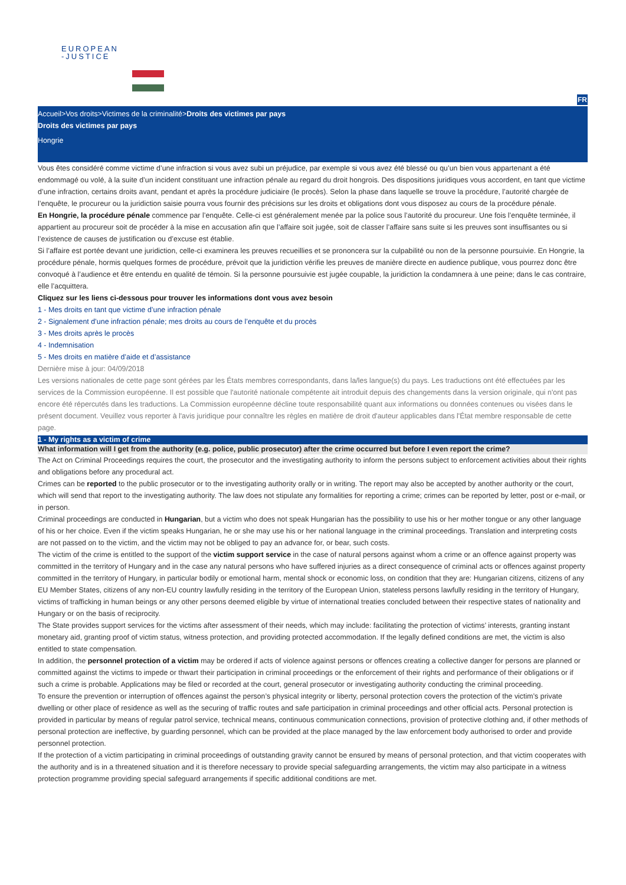EUROPEAN
-JUSTICE
FR
Accueil>Vos droits>Victimes de la criminalité>Droits des victimes par pays
Droits des victimes par pays
Hongrie
Vous êtes considéré comme victime d’une infraction si vous avez subi un préjudice, par exemple si vous avez été blessé ou qu’un bien vous appartenant a été endommagé ou volé, à la suite d’un incident constituant une infraction pénale au regard du droit hongrois. Des dispositions juridiques vous accordent, en tant que victime d’une infraction, certains droits avant, pendant et après la procédure judiciaire (le procès). Selon la phase dans laquelle se trouve la procédure, l’autorité chargée de l’enquête, le procureur ou la juridiction saisie pourra vous fournir des précisions sur les droits et obligations dont vous disposez au cours de la procédure pénale.
En Hongrie, la procédure pénale commence par l’enquête. Celle-ci est généralement menée par la police sous l’autorité du procureur. Une fois l’enquête terminée, il appartient au procureur soit de procéder à la mise en accusation afin que l’affaire soit jugée, soit de classer l’affaire sans suite si les preuves sont insuffisantes ou si l’existence de causes de justification ou d’excuse est établie.
Si l’affaire est portée devant une juridiction, celle-ci examinera les preuves recueillies et se prononcera sur la culpabilité ou non de la personne poursuivie. En Hongrie, la procédure pénale, hormis quelques formes de procédure, prévoit que la juridiction vérifie les preuves de manière directe en audience publique, vous pourrez donc être convoqué à l’audience et être entendu en qualité de témoin. Si la personne poursuivie est jugée coupable, la juridiction la condamnera à une peine; dans le cas contraire, elle l’acquittera.
Cliquez sur les liens ci-dessous pour trouver les informations dont vous avez besoin
1 - Mes droits en tant que victime d’une infraction pénale
2 - Signalement d’une infraction pénale; mes droits au cours de l’enquête et du procès
3 - Mes droits après le procès
4 - Indemnisation
5 - Mes droits en matière d’aide et d’assistance
Dernière mise à jour: 04/09/2018
Les versions nationales de cette page sont gérées par les États membres correspondants, dans la/les langue(s) du pays. Les traductions ont été effectuées par les services de la Commission européenne. Il est possible que l'autorité nationale compétente ait introduit depuis des changements dans la version originale, qui n'ont pas encore été répercutés dans les traductions. La Commission européenne décline toute responsabilité quant aux informations ou données contenues ou visées dans le présent document. Veuillez vous reporter à l'avis juridique pour connaître les règles en matière de droit d'auteur applicables dans l'État membre responsable de cette page.
1 - My rights as a victim of crime
What information will I get from the authority (e.g. police, public prosecutor) after the crime occurred but before I even report the crime?
The Act on Criminal Proceedings requires the court, the prosecutor and the investigating authority to inform the persons subject to enforcement activities about their rights and obligations before any procedural act.
Crimes can be reported to the public prosecutor or to the investigating authority orally or in writing. The report may also be accepted by another authority or the court, which will send that report to the investigating authority. The law does not stipulate any formalities for reporting a crime; crimes can be reported by letter, post or e-mail, or in person.
Criminal proceedings are conducted in Hungarian, but a victim who does not speak Hungarian has the possibility to use his or her mother tongue or any other language of his or her choice. Even if the victim speaks Hungarian, he or she may use his or her national language in the criminal proceedings. Translation and interpreting costs are not passed on to the victim, and the victim may not be obliged to pay an advance for, or bear, such costs.
The victim of the crime is entitled to the support of the victim support service in the case of natural persons against whom a crime or an offence against property was committed in the territory of Hungary and in the case any natural persons who have suffered injuries as a direct consequence of criminal acts or offences against property committed in the territory of Hungary, in particular bodily or emotional harm, mental shock or economic loss, on condition that they are: Hungarian citizens, citizens of any EU Member States, citizens of any non-EU country lawfully residing in the territory of the European Union, stateless persons lawfully residing in the territory of Hungary, victims of trafficking in human beings or any other persons deemed eligible by virtue of international treaties concluded between their respective states of nationality and Hungary or on the basis of reciprocity.
The State provides support services for the victims after assessment of their needs, which may include: facilitating the protection of victims’ interests, granting instant monetary aid, granting proof of victim status, witness protection, and providing protected accommodation. If the legally defined conditions are met, the victim is also entitled to state compensation.
In addition, the personnel protection of a victim may be ordered if acts of violence against persons or offences creating a collective danger for persons are planned or committed against the victims to impede or thwart their participation in criminal proceedings or the enforcement of their rights and performance of their obligations or if such a crime is probable. Applications may be filed or recorded at the court, general prosecutor or investigating authority conducting the criminal proceeding.
To ensure the prevention or interruption of offences against the person’s physical integrity or liberty, personal protection covers the protection of the victim’s private dwelling or other place of residence as well as the securing of traffic routes and safe participation in criminal proceedings and other official acts. Personal protection is provided in particular by means of regular patrol service, technical means, continuous communication connections, provision of protective clothing and, if other methods of personal protection are ineffective, by guarding personnel, which can be provided at the place managed by the law enforcement body authorised to order and provide personnel protection.
If the protection of a victim participating in criminal proceedings of outstanding gravity cannot be ensured by means of personal protection, and that victim cooperates with the authority and is in a threatened situation and it is therefore necessary to provide special safeguarding arrangements, the victim may also participate in a witness protection programme providing special safeguard arrangements if specific additional conditions are met.